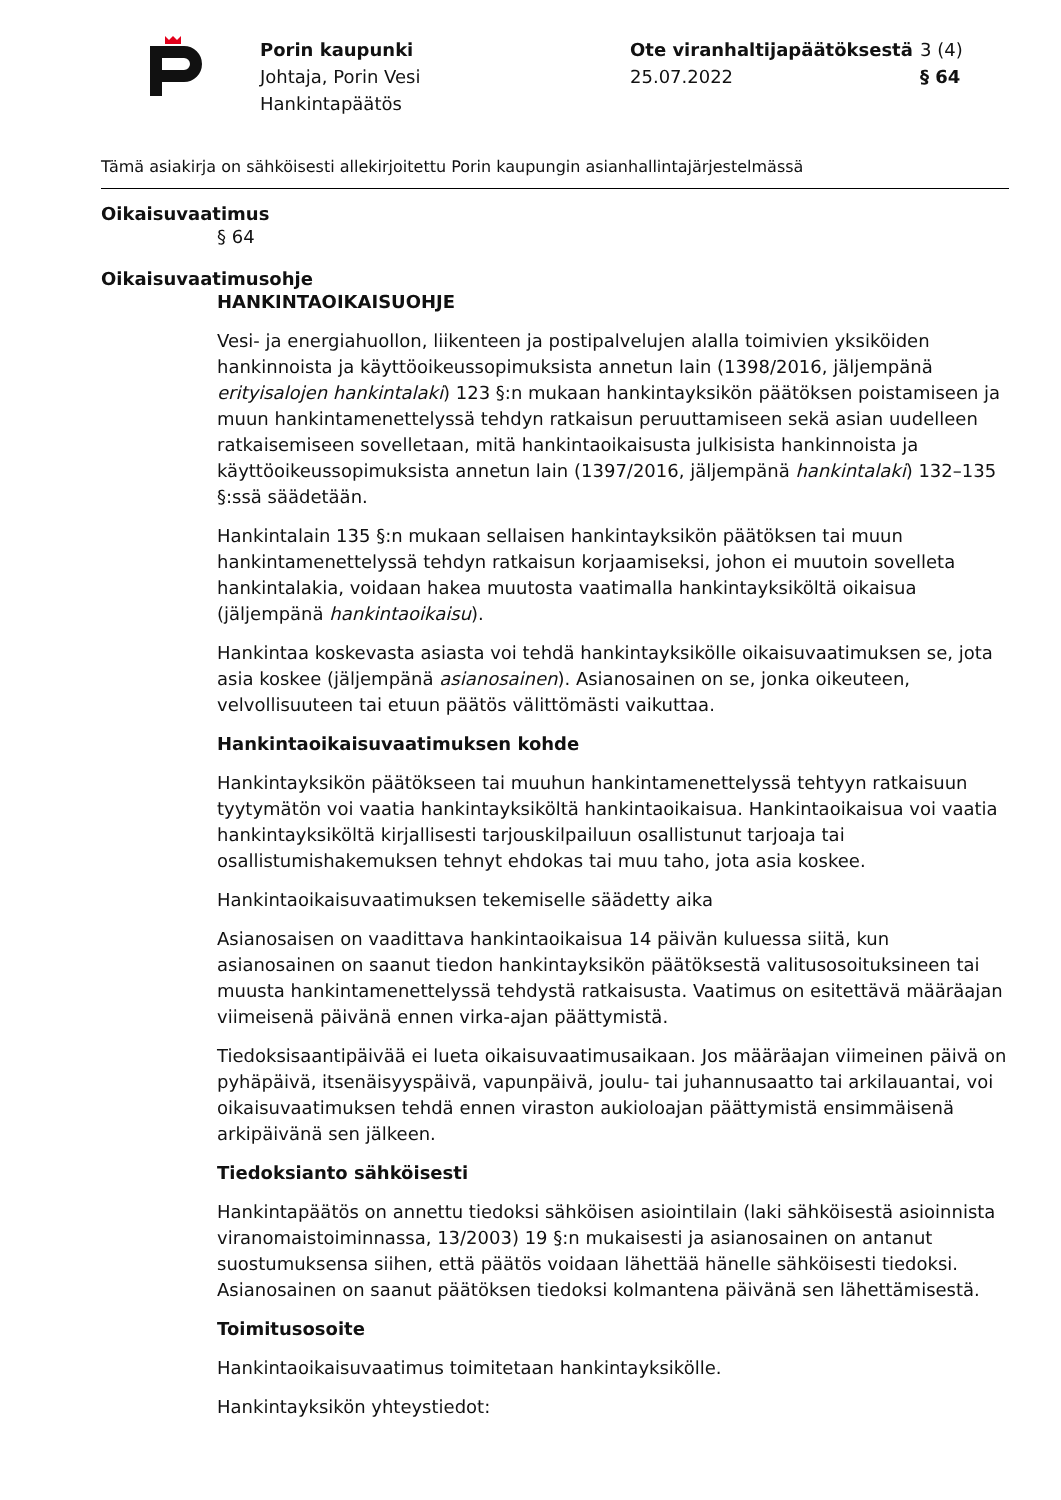Porin kaupunki
Johtaja, Porin Vesi
Hankintapäätös
Ote viranhaltijapäätöksestä
25.07.2022
3 (4)
§ 64
Tämä asiakirja on sähköisesti allekirjoitettu Porin kaupungin asianhallintajärjestelmässä
Oikaisuvaatimus
§ 64
Oikaisuvaatimusohje
HANKINTAOIKAISUOHJE
Vesi- ja energiahuollon, liikenteen ja postipalvelujen alalla toimivien yksiköiden hankinnoista ja käyttöoikeussopimuksista annetun lain (1398/2016, jäljempänä erityisalojen hankintalaki) 123 §:n mukaan hankintayksikön päätöksen poistamiseen ja muun hankintamenettelyssä tehdyn ratkaisun peruuttamiseen sekä asian uudelleen ratkaisemiseen sovelletaan, mitä hankintaoikaisusta julkisista hankinnoista ja käyttöoikeussopimuksista annetun lain (1397/2016, jäljempänä hankintalaki) 132–135 §:ssä säädetään.
Hankintalain 135 §:n mukaan sellaisen hankintayksikön päätöksen tai muun hankintamenettelyssä tehdyn ratkaisun korjaamiseksi, johon ei muutoin sovelleta hankintalakia, voidaan hakea muutosta vaatimalla hankintayksiköltä oikaisua (jäljempänä hankintaoikaisu).
Hankintaa koskevasta asiasta voi tehdä hankintayksikölle oikaisuvaatimuksen se, jota asia koskee (jäljempänä asianosainen). Asianosainen on se, jonka oikeuteen, velvollisuuteen tai etuun päätös välittömästi vaikuttaa.
Hankintaoikaisuvaatimuksen kohde
Hankintayksikön päätökseen tai muuhun hankintamenettelyssä tehtyyn ratkaisuun tyytymätön voi vaatia hankintayksiköltä hankintaoikaisua. Hankintaoikaisua voi vaatia hankintayksiköltä kirjallisesti tarjouskilpailuun osallistunut tarjoaja tai osallistumishakemuksen tehnyt ehdokas tai muu taho, jota asia koskee.
Hankintaoikaisuvaatimuksen tekemiselle säädetty aika
Asianosaisen on vaadittava hankintaoikaisua 14 päivän kuluessa siitä, kun asianosainen on saanut tiedon hankintayksikön päätöksestä valitusosoituksineen tai muusta hankintamenettelyssä tehdystä ratkaisusta. Vaatimus on esitettävä määräajan viimeisenä päivänä ennen virka-ajan päättymistä.
Tiedoksisaantipäivää ei lueta oikaisuvaatimusaikaan. Jos määräajan viimeinen päivä on pyhäpäivä, itsenäisyyspäivä, vapunpäivä, joulu- tai juhannusaatto tai arkilauantai, voi oikaisuvaatimuksen tehdä ennen viraston aukioloajan päättymistä ensimmäisenä arkipäivänä sen jälkeen.
Tiedoksianto sähköisesti
Hankintapäätös on annettu tiedoksi sähköisen asiointilain (laki sähköisestä asioinnista viranomaistoiminnassa, 13/2003) 19 §:n mukaisesti ja asianosainen on antanut suostumuksensa siihen, että päätös voidaan lähettää hänelle sähköisesti tiedoksi. Asianosainen on saanut päätöksen tiedoksi kolmantena päivänä sen lähettämisestä.
Toimitusosoite
Hankintaoikaisuvaatimus toimitetaan hankintayksikölle.
Hankintayksikön yhteystiedot: